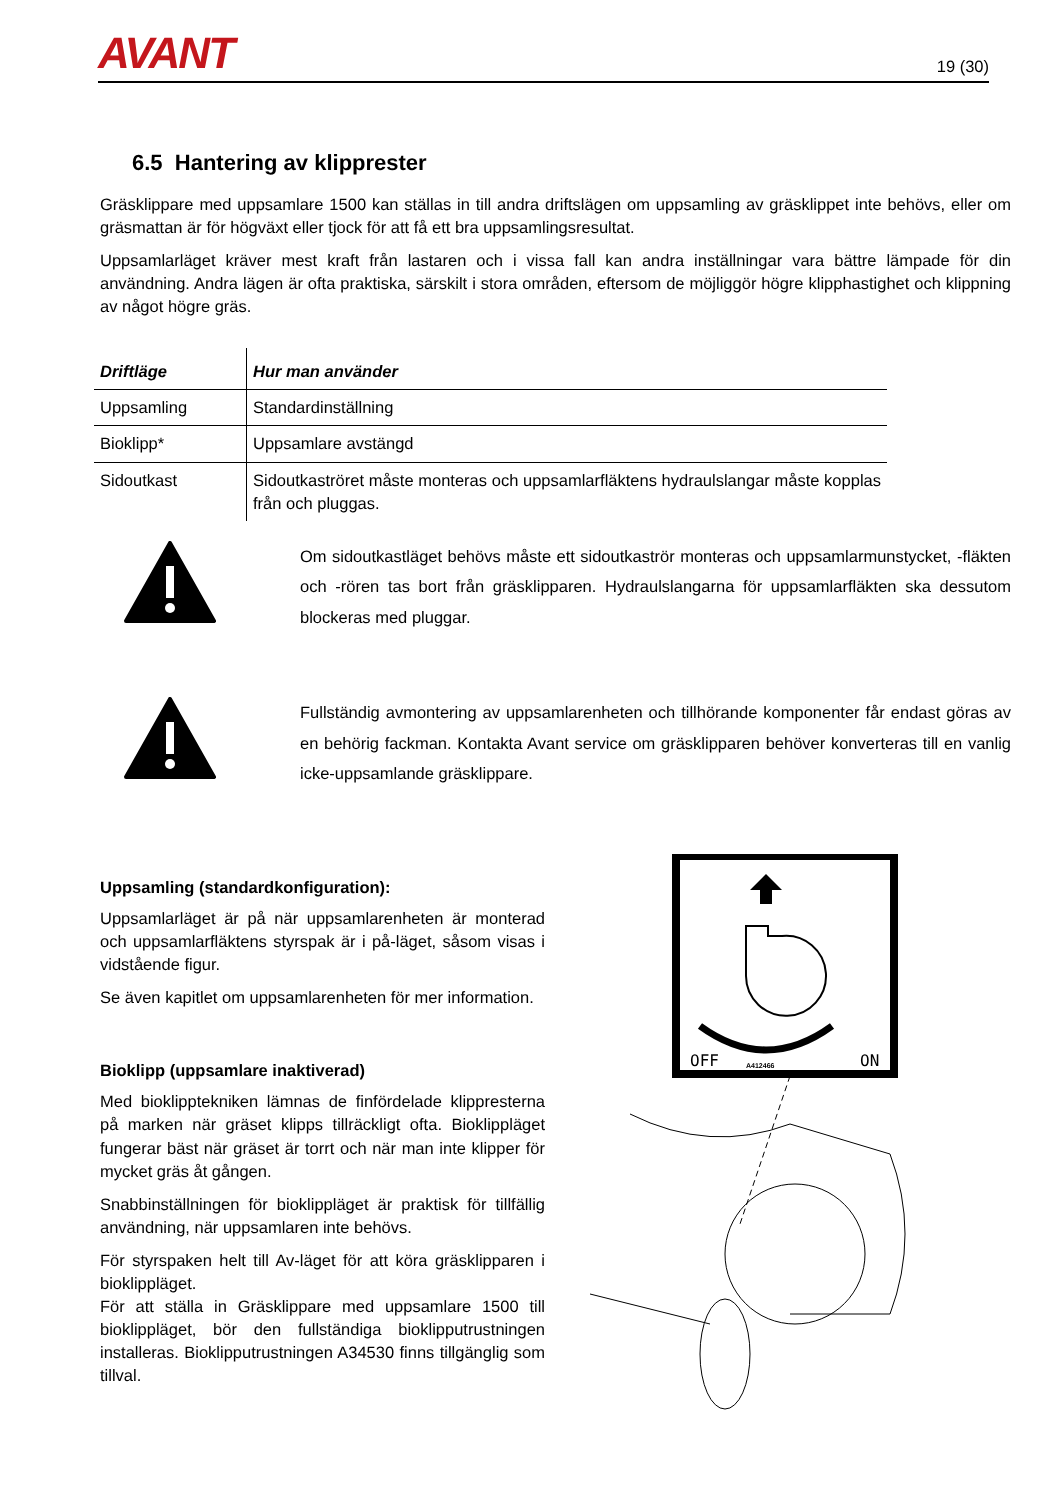AVANT
19 (30)
6.5 Hantering av klipprester
Gräsklippare med uppsamlare 1500 kan ställas in till andra driftslägen om uppsamling av gräsklippet inte behövs, eller om gräsmattan är för högväxt eller tjock för att få ett bra uppsamlingsresultat.
Uppsamlarläget kräver mest kraft från lastaren och i vissa fall kan andra inställningar vara bättre lämpade för din användning. Andra lägen är ofta praktiska, särskilt i stora områden, eftersom de möjliggör högre klipphastighet och klippning av något högre gräs.
| Driftläge | Hur man använder |
| --- | --- |
| Uppsamling | Standardinställning |
| Bioklipp* | Uppsamlare avstängd |
| Sidoutkast | Sidoutkaströret måste monteras och uppsamlarfläktens hydraulslangar måste kopplas från och pluggas. |
Om sidoutkastläget behövs måste ett sidoutkaströr monteras och uppsamlarmunstycket, -fläkten och -rören tas bort från gräsklipparen. Hydraulslangarna för uppsamlarfläkten ska dessutom blockeras med pluggar.
Fullständig avmontering av uppsamlarenheten och tillhörande komponenter får endast göras av en behörig fackman. Kontakta Avant service om gräsklipparen behöver konverteras till en vanlig icke-uppsamlande gräsklippare.
Uppsamling (standardkonfiguration):
Uppsamlarläget är på när uppsamlarenheten är monterad och uppsamlarfläktens styrspak är i på-läget, såsom visas i vidstående figur.
Se även kapitlet om uppsamlarenheten för mer information.
Bioklipp (uppsamlare inaktiverad)
Med bioklipptekniken lämnas de finfördelade klippresterna på marken när gräset klipps tillräckligt ofta. Bioklippläget fungerar bäst när gräset är torrt och när man inte klipper för mycket gräs åt gången.
Snabbinställningen för bioklippläget är praktisk för tillfällig användning, när uppsamlaren inte behövs.
För styrspaken helt till Av-läget för att köra gräsklipparen i bioklippläget.
För att ställa in Gräsklippare med uppsamlare 1500 till bioklippläget, bör den fullständiga bioklipputrustningen installeras. Bioklipputrustningen A34530 finns tillgänglig som tillval.
OFF
ON
A412466